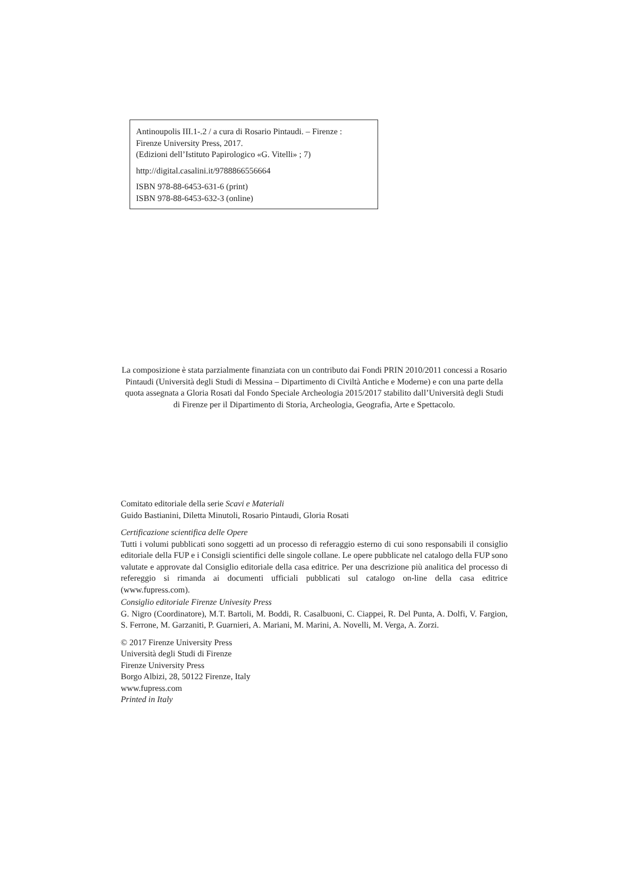Antinoupolis III.1-.2 / a cura di Rosario Pintaudi. – Firenze :
Firenze University Press, 2017.
(Edizioni dell’Istituto Papirologico «G. Vitelli» ; 7)
http://digital.casalini.it/9788866556664
ISBN 978-88-6453-631-6 (print)
ISBN 978-88-6453-632-3 (online)
La composizione è stata parzialmente finanziata con un contributo dai Fondi PRIN 2010/2011 concessi a Rosario Pintaudi (Università degli Studi di Messina – Dipartimento di Civiltà Antiche e Moderne) e con una parte della quota assegnata a Gloria Rosati dal Fondo Speciale Archeologia 2015/2017 stabilito dall’Università degli Studi di Firenze per il Dipartimento di Storia, Archeologia, Geografia, Arte e Spettacolo.
Comitato editoriale della serie Scavi e Materiali
Guido Bastianini, Diletta Minutoli, Rosario Pintaudi, Gloria Rosati
Certificazione scientifica delle Opere
Tutti i volumi pubblicati sono soggetti ad un processo di referaggio esterno di cui sono responsabili il consiglio editoriale della FUP e i Consigli scientifici delle singole collane. Le opere pubblicate nel catalogo della FUP sono valutate e approvate dal Consiglio editoriale della casa editrice. Per una descrizione più analitica del processo di refereggio si rimanda ai documenti ufficiali pubblicati sul catalogo on-line della casa editrice (www.fupress.com).
Consiglio editoriale Firenze Univesity Press
G. Nigro (Coordinatore), M.T. Bartoli, M. Boddi, R. Casalbuoni, C. Ciappei, R. Del Punta, A. Dolfi, V. Fargion, S. Ferrone, M. Garzaniti, P. Guarnieri, A. Mariani, M. Marini, A. Novelli, M. Verga, A. Zorzi.
© 2017 Firenze University Press
Università degli Studi di Firenze
Firenze University Press
Borgo Albizi, 28, 50122 Firenze, Italy
www.fupress.com
Printed in Italy